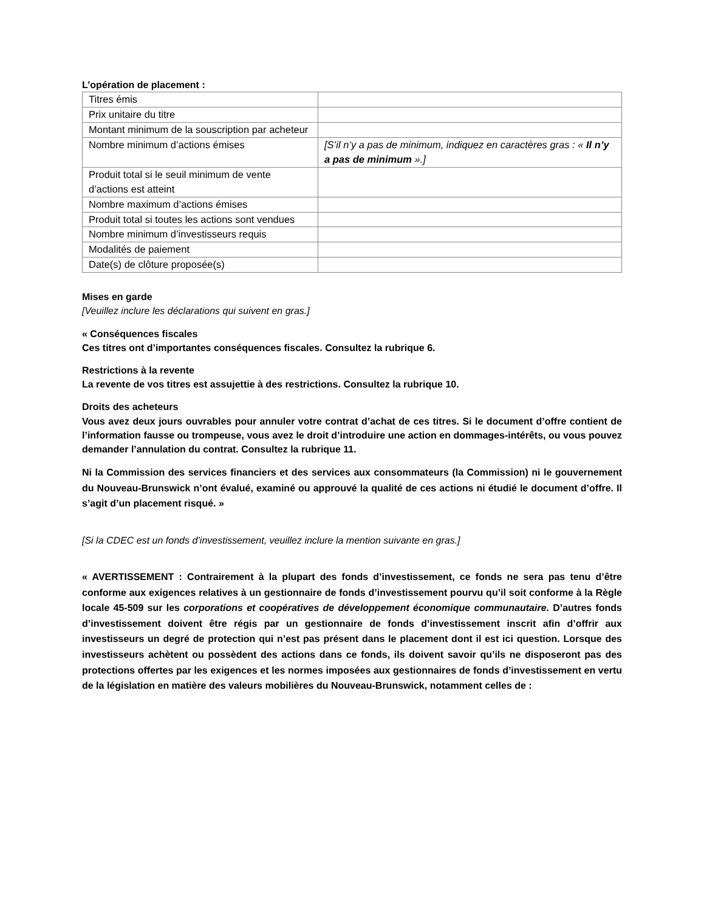L’opération de placement :
| Titres émis | |
| Prix unitaire du titre | |
| Montant minimum de la souscription par acheteur | |
| Nombre minimum d’actions émises | [S’il n’y a pas de minimum, indiquez en caractères gras : « Il n’y a pas de minimum ».] |
| Produit total si le seuil minimum de vente d’actions est atteint | |
| Nombre maximum d’actions émises | |
| Produit total si toutes les actions sont vendues | |
| Nombre minimum d’investisseurs requis | |
| Modalités de paiement | |
| Date(s) de clôture proposée(s) | |
Mises en garde
[Veuillez inclure les déclarations qui suivent en gras.]
« Conséquences fiscales
Ces titres ont d’importantes conséquences fiscales. Consultez la rubrique 6.
Restrictions à la revente
La revente de vos titres est assujettie à des restrictions. Consultez la rubrique 10.
Droits des acheteurs
Vous avez deux jours ouvrables pour annuler votre contrat d’achat de ces titres. Si le document d’offre contient de l’information fausse ou trompeuse, vous avez le droit d’introduire une action en dommages-intérêts, ou vous pouvez demander l’annulation du contrat. Consultez la rubrique 11.
Ni la Commission des services financiers et des services aux consommateurs (la Commission) ni le gouvernement du Nouveau-Brunswick n’ont évalué, examiné ou approuvé la qualité de ces actions ni étudié le document d’offre. Il s’agit d’un placement risqué. »
[Si la CDEC est un fonds d’investissement, veuillez inclure la mention suivante en gras.]
« AVERTISSEMENT : Contrairement à la plupart des fonds d’investissement, ce fonds ne sera pas tenu d’être conforme aux exigences relatives à un gestionnaire de fonds d’investissement pourvu qu’il soit conforme à la Règle locale 45-509 sur les corporations et coopératives de développement économique communautaire. D’autres fonds d’investissement doivent être régis par un gestionnaire de fonds d’investissement inscrit afin d’offrir aux investisseurs un degré de protection qui n’est pas présent dans le placement dont il est ici question. Lorsque des investisseurs achètent ou possèdent des actions dans ce fonds, ils doivent savoir qu’ils ne disposeront pas des protections offertes par les exigences et les normes imposées aux gestionnaires de fonds d’investissement en vertu de la législation en matière des valeurs mobilières du Nouveau-Brunswick, notamment celles de :